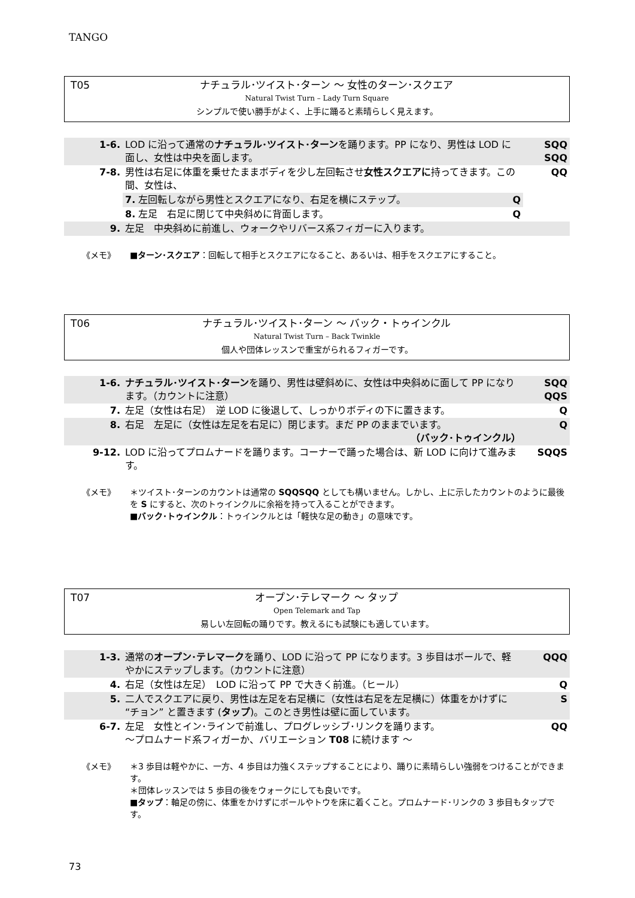TANGO
T05
ナチュラル･ツイスト･ターン ～ 女性のターン･スクエア
Natural Twist Turn – Lady Turn Square
シンプルで使い勝手がよく、上手に踊ると素晴らしく見えます。
| 1-6. | LOD に沿って通常の ナチュラル･ツイスト･ターン を踊ります。PP になり、男性は LOD に面し、女性は中央を面します。 | SQQ SQQ |
| 7-8. | 男性は右足に体重を乗せたままボディを少し左回転させ 女性スクエアに 持ってきます。この間、女性は、 | QQ |
| | 7. 左回転しながら男性とスクエアになり、右足を横にステップ。 Q | |
| | 8. 左足 右足に閉じて中央斜めに背面します。 Q | |
| 9. | 左足 中央斜めに前進し、ウォークやリバース系フィガーに入ります。 | |
《メモ》 ■ターン･スクエア：回転して相手とスクエアになること、あるいは、相手をスクエアにすること。
T06
ナチュラル･ツイスト･ターン ～ バック・トゥインクル
Natural Twist Turn – Back Twinkle
個人や団体レッスンで重宝がられるフィガーです。
| 1-6. | ナチュラル･ツイスト･ターン を踊り、男性は壁斜めに、女性は中央斜めに面して PP になります。（カウントに注意） | SQQ QQS |
| 7. | 左足（女性は右足） 逆 LOD に後退して、しっかりボディの下に置きます。 | Q |
| 8. | 右足 左足に（女性は左足を右足に）閉じます。まだ PP のままでいます。 （バック･トゥインクル） | Q |
| 9-12. | LOD に沿ってプロムナードを踊ります。コーナーで踊った場合は、新 LOD に向けて進みます。 | SQQS |
《メモ》 ＊ツイスト･ターンのカウントは通常の SQQSQQ としても構いません。しかし、上に示したカウントのように最後を S にすると、次のトゥインクルに余裕を持って入ることができます。
■バック･トゥインクル：トゥインクルとは「軽快な足の動き」の意味です。
T07
オープン･テレマーク ～ タップ
Open Telemark and Tap
易しい左回転の踊りです。教えるにも試験にも適しています。
| 1-3. | 通常の オープン･テレマーク を踊り、LOD に沿って PP になります。3 歩目はボールで、軽やかにステップします。（カウントに注意） | QQQ |
| 4. | 右足（女性は左足） LOD に沿って PP で大きく前進。（ヒール） | Q |
| 5. | 二人でスクエアに戻り、男性は左足を右足横に（女性は右足を左足横に）体重をかけずに “チョン” と置きます ( タップ )。このとき男性は壁に面しています。 | S |
| 6-7. | 左足 女性とイン･ラインで前進し、プログレッシブ･リンクを踊ります。 ～プロムナード系フィガーか、バリエーション T08 に続けます ～ | QQ |
《メモ》 ＊3 歩目は軽やかに、一方、4 歩目は力強くステップすることにより、踊りに素晴らしい強弱をつけることができます。
＊団体レッスンでは 5 歩目の後をウォークにしても良いです。
■タップ：軸足の傍に、体重をかけずにボールやトウを床に着くこと。プロムナード･リンクの 3 歩目もタップです。
73